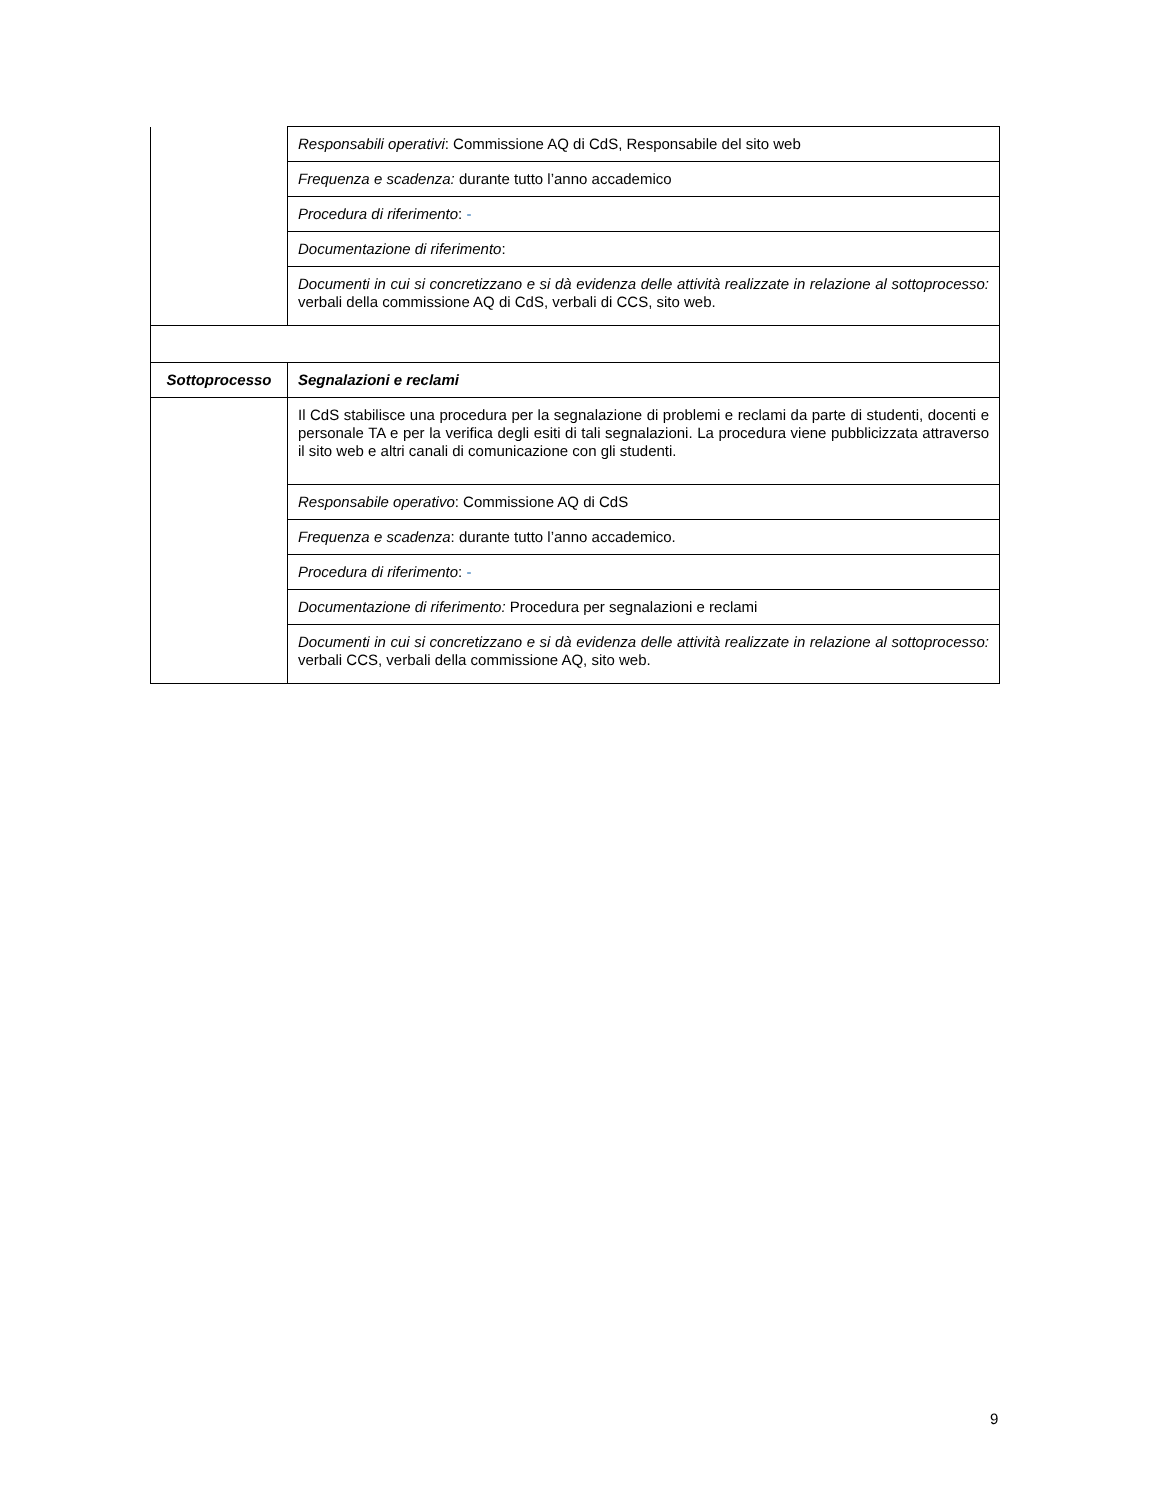| | Responsabili operativi : Commissione AQ di CdS, Responsabile del sito web |
| | Frequenza e scadenza: durante tutto l’anno accademico |
| | Procedura di riferimento : - |
| | Documentazione di riferimento : |
| | Documenti in cui si concretizzano e si dà evidenza delle attività realizzate in relazione al sottoprocesso: verbali della commissione AQ di CdS, verbali di CCS, sito web. |
| Sottoprocesso | Segnalazioni e reclami |
| | Il CdS stabilisce una procedura per la segnalazione di problemi e reclami da parte di studenti, docenti e personale TA e per la verifica degli esiti di tali segnalazioni. La procedura viene pubblicizzata attraverso il sito web e altri canali di comunicazione con gli studenti. |
| | Responsabile operativo : Commissione AQ di CdS |
| | Frequenza e scadenza : durante tutto l’anno accademico. |
| | Procedura di riferimento : - |
| | Documentazione di riferimento: Procedura per segnalazioni e reclami |
| | Documenti in cui si concretizzano e si dà evidenza delle attività realizzate in relazione al sottoprocesso: verbali CCS, verbali della commissione AQ, sito web. |
9